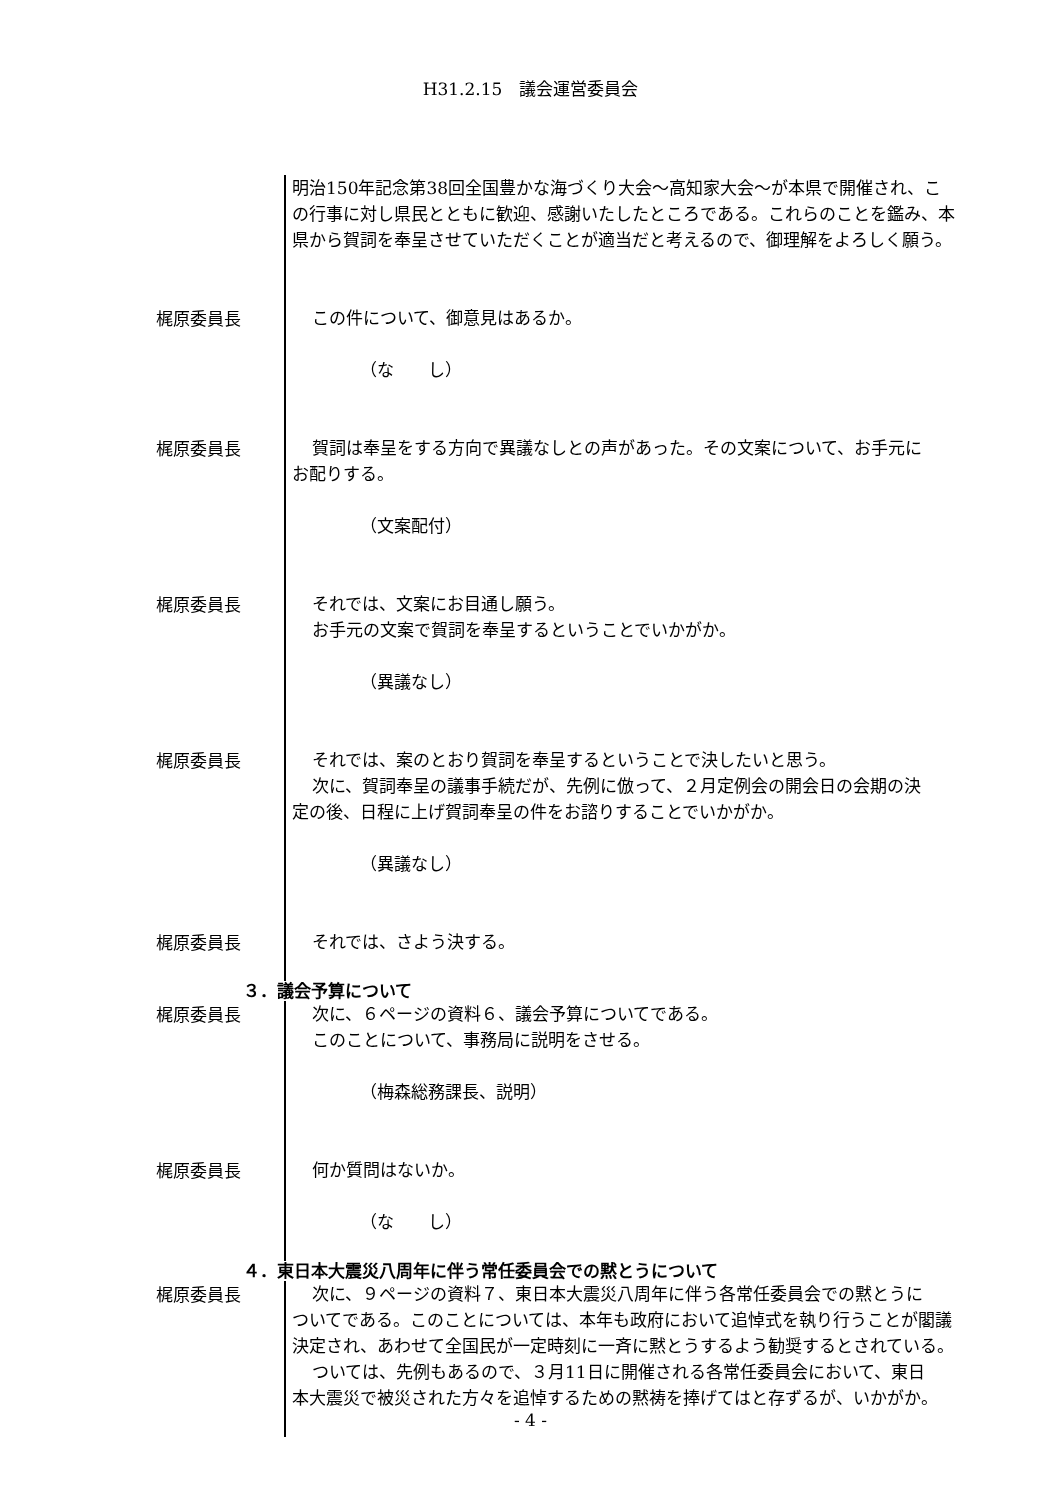H31.2.15　議会運営委員会
明治150年記念第38回全国豊かな海づくり大会～高知家大会～が本県で開催され、この行事に対し県民とともに歓迎、感謝いたしたところである。これらのことを鑑み、本県から賀詞を奉呈させていただくことが適当だと考えるので、御理解をよろしく願う。
梶原委員長
この件について、御意見はあるか。
（な　　し）
梶原委員長
賀詞は奉呈をする方向で異議なしとの声があった。その文案について、お手元に
お配りする。
（文案配付）
梶原委員長
それでは、文案にお目通し願う。
お手元の文案で賀詞を奉呈するということでいかがか。
（異議なし）
梶原委員長
それでは、案のとおり賀詞を奉呈するということで決したいと思う。
次に、賀詞奉呈の議事手続だが、先例に倣って、２月定例会の開会日の会期の決
定の後、日程に上げ賀詞奉呈の件をお諮りすることでいかがか。
（異議なし）
梶原委員長
それでは、さよう決する。
３．議会予算について
梶原委員長
次に、６ページの資料６、議会予算についてである。
このことについて、事務局に説明をさせる。
（梅森総務課長、説明）
梶原委員長
何か質問はないか。
（な　　し）
４．東日本大震災八周年に伴う常任委員会での黙とうについて
梶原委員長
次に、９ページの資料７、東日本大震災八周年に伴う各常任委員会での黙とうに
ついてである。このことについては、本年も政府において追悼式を執り行うことが閣議決定され、あわせて全国民が一定時刻に一斉に黙とうするよう勧奨するとされている。
ついては、先例もあるので、３月11日に開催される各常任委員会において、東日
本大震災で被災された方々を追悼するための黙祷を捧げてはと存ずるが、いかがか。
- 4 -